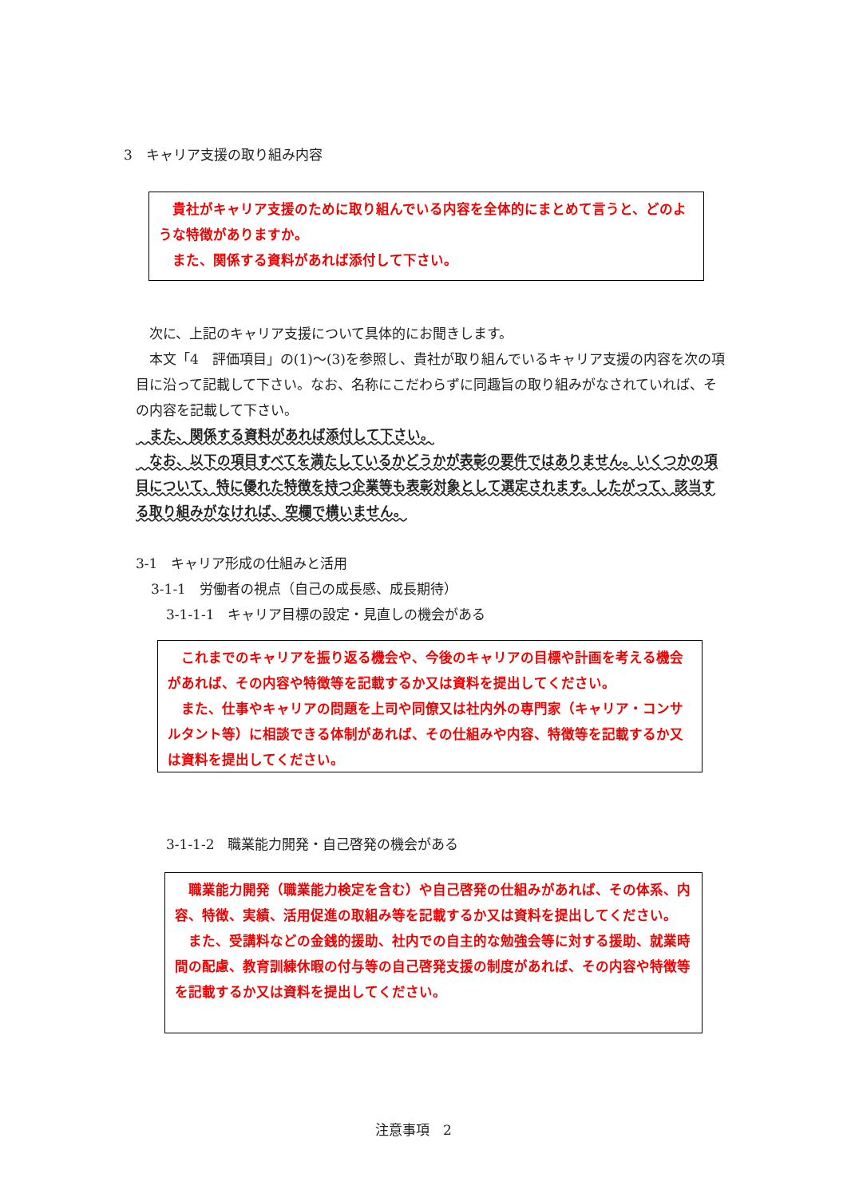3　キャリア支援の取り組み内容
　貴社がキャリア支援のために取り組んでいる内容を全体的にまとめて言うと、どのような特徴がありますか。
　また、関係する資料があれば添付して下さい。
　次に、上記のキャリア支援について具体的にお聞きします。
　本文「4　評価項目」の(1)～(3)を参照し、貴社が取り組んでいるキャリア支援の内容を次の項目に沿って記載して下さい。なお、名称にこだわらずに同趣旨の取り組みがなされていれば、その内容を記載して下さい。
　また、関係する資料があれば添付して下さい。
　なお、以下の項目すべてを満たしているかどうかが表彰の要件ではありません。いくつかの項目について、特に優れた特徴を持つ企業等も表彰対象として選定されます。したがって、該当する取り組みがなければ、空欄で構いません。
3-1　キャリア形成の仕組みと活用
3-1-1　労働者の視点（自己の成長感、成長期待）
3-1-1-1　キャリア目標の設定・見直しの機会がある
　これまでのキャリアを振り返る機会や、今後のキャリアの目標や計画を考える機会があれば、その内容や特徴等を記載するか又は資料を提出してください。
　また、仕事やキャリアの問題を上司や同僚又は社内外の専門家（キャリア・コンサルタント等）に相談できる体制があれば、その仕組みや内容、特徴等を記載するか又は資料を提出してください。
3-1-1-2　職業能力開発・自己啓発の機会がある
　職業能力開発（職業能力検定を含む）や自己啓発の仕組みがあれば、その体系、内容、特徴、実績、活用促進の取組み等を記載するか又は資料を提出してください。
　また、受講料などの金銭的援助、社内での自主的な勉強会等に対する援助、就業時間の配慮、教育訓練休暇の付与等の自己啓発支援の制度があれば、その内容や特徴等を記載するか又は資料を提出してください。
注意事項　2